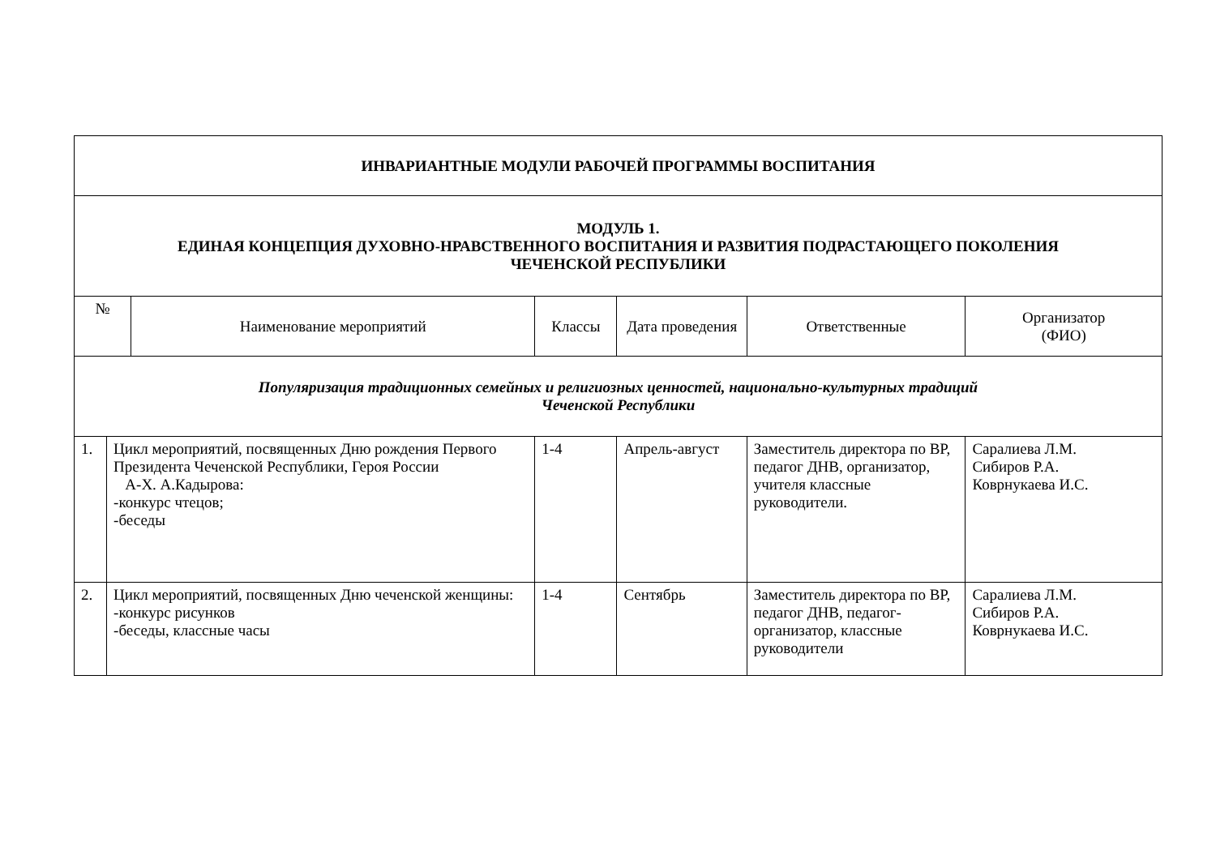| ИНВАРИАНТНЫЕ МОДУЛИ РАБОЧЕЙ ПРОГРАММЫ ВОСПИТАНИЯ | | | | | | |
| МОДУЛЬ 1. ЕДИНАЯ КОНЦЕПЦИЯ ДУХОВНО-НРАВСТВЕННОГО ВОСПИТАНИЯ И РАЗВИТИЯ ПОДРАСТАЮЩЕГО ПОКОЛЕНИЯ ЧЕЧЕНСКОЙ РЕСПУБЛИКИ | | | | | | |
| № | | Наименование мероприятий | Классы | Дата проведения | Ответственные | Организатор (ФИО) |
| Популяризация традиционных семейных и религиозных ценностей, национально-культурных традиций Чеченской Республики | | | | | | |
| 1. | Цикл мероприятий, посвященных Дню рождения Первого Президента Чеченской Республики, Героя России А-Х. А.Кадырова: -конкурс чтецов; -беседы | | 1-4 | Апрель-август | Заместитель директора по ВР, педагог ДНВ, организатор, учителя классные руководители. | Саралиева Л.М. Сибиров Р.А. Коврнукаева И.С. |
| 2. | Цикл мероприятий, посвященных Дню чеченской женщины: -конкурс рисунков -беседы, классные часы | | 1-4 | Сентябрь | Заместитель директора по ВР, педагог ДНВ, педагог-организатор, классные руководители | Саралиева Л.М. Сибиров Р.А. Коврнукаева И.С. |